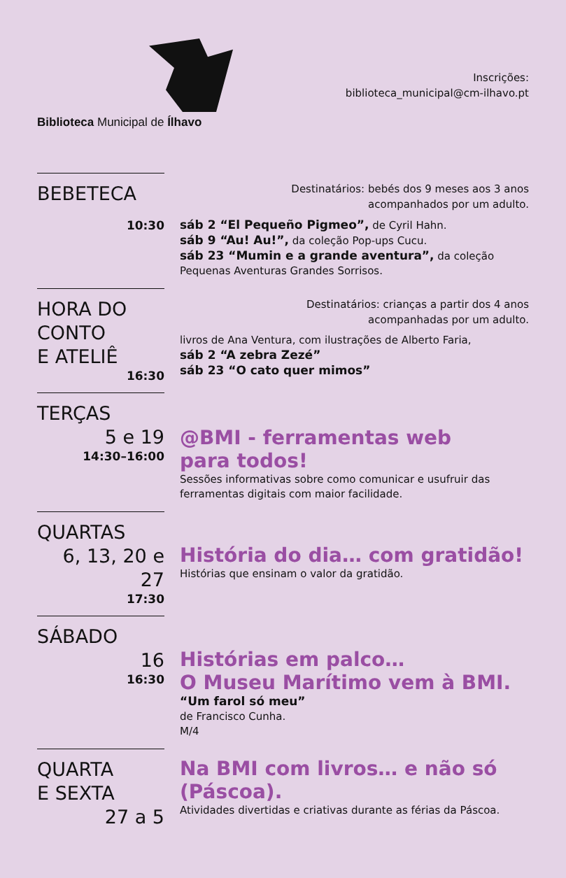Biblioteca Municipal de Ílhavo
Inscrições:
biblioteca_municipal@cm-ilhavo.pt
BEBETECA
10:30
Destinatários: bebés dos 9 meses aos 3 anos
acompanhados por um adulto.
sáb 2 “El Pequeño Pigmeo”, de Cyril Hahn.
sáb 9 “Au! Au!”, da coleção Pop-ups Cucu.
sáb 23 “Mumin e a grande aventura”, da coleção Pequenas Aventuras Grandes Sorrisos.
HORA DO CONTO
E ATELIÊ
16:30
Destinatários: crianças a partir dos 4 anos
acompanhadas por um adulto.
livros de Ana Ventura, com ilustrações de Alberto Faria,
sáb 2 “A zebra Zezé”
sáb 23 “O cato quer mimos”
TERÇAS
5 e 19
14:30–16:00
@BMI - ferramentas web
para todos!
Sessões informativas sobre como comunicar e usufruir das ferramentas digitais com maior facilidade.
QUARTAS
6, 13, 20 e 27
17:30
História do dia… com gratidão!
Histórias que ensinam o valor da gratidão.
SÁBADO
16
16:30
Histórias em palco…
O Museu Marítimo vem à BMI.
“Um farol só meu”
de Francisco Cunha.
M/4
QUARTA
E SEXTA
27 a 5
Na BMI com livros… e não só
(Páscoa).
Atividades divertidas e criativas durante as férias da Páscoa.